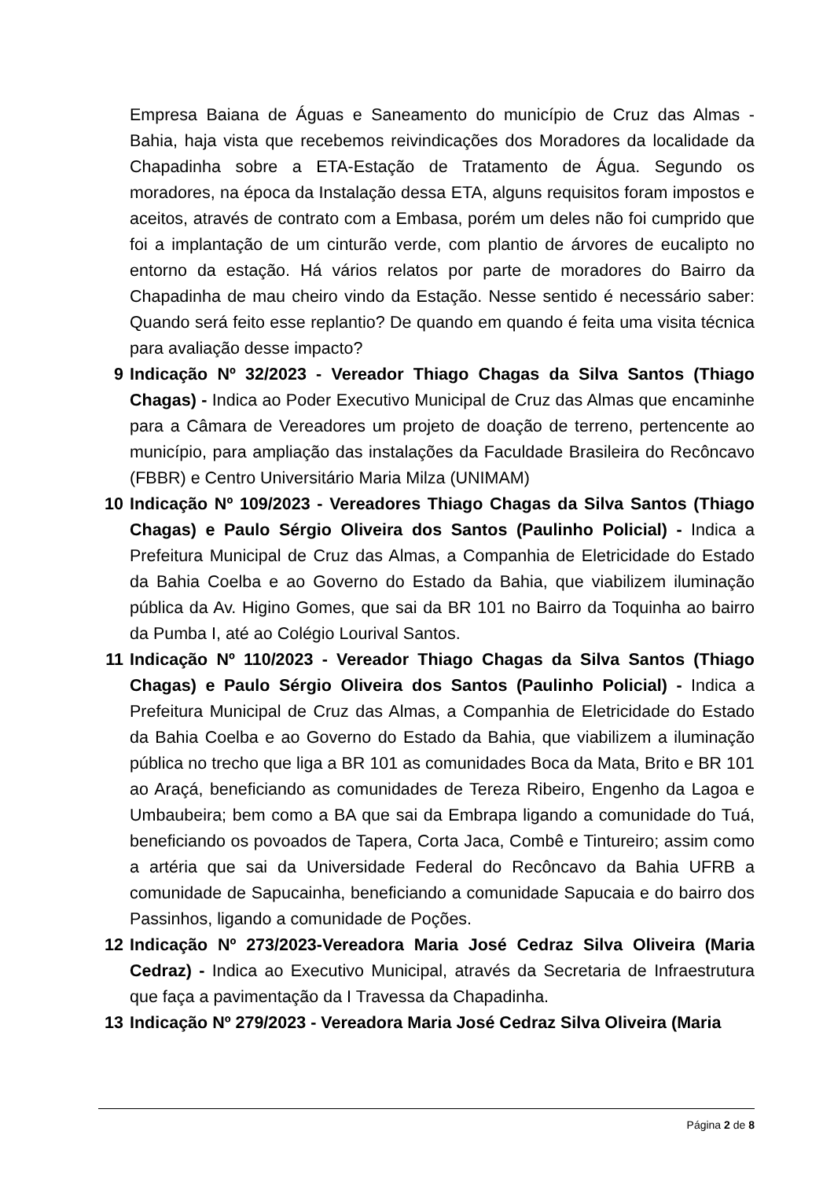Empresa Baiana de Águas e Saneamento do município de Cruz das Almas - Bahia, haja vista que recebemos reivindicações dos Moradores da localidade da Chapadinha sobre a ETA-Estação de Tratamento de Água. Segundo os moradores, na época da Instalação dessa ETA, alguns requisitos foram impostos e aceitos, através de contrato com a Embasa, porém um deles não foi cumprido que foi a implantação de um cinturão verde, com plantio de árvores de eucalipto no entorno da estação. Há vários relatos por parte de moradores do Bairro da Chapadinha de mau cheiro vindo da Estação. Nesse sentido é necessário saber: Quando será feito esse replantio? De quando em quando é feita uma visita técnica para avaliação desse impacto?
9 Indicação Nº 32/2023 - Vereador Thiago Chagas da Silva Santos (Thiago Chagas) - Indica ao Poder Executivo Municipal de Cruz das Almas que encaminhe para a Câmara de Vereadores um projeto de doação de terreno, pertencente ao município, para ampliação das instalações da Faculdade Brasileira do Recôncavo (FBBR) e Centro Universitário Maria Milza (UNIMAM)
10 Indicação Nº 109/2023 - Vereadores Thiago Chagas da Silva Santos (Thiago Chagas) e Paulo Sérgio Oliveira dos Santos (Paulinho Policial) - Indica a Prefeitura Municipal de Cruz das Almas, a Companhia de Eletricidade do Estado da Bahia Coelba e ao Governo do Estado da Bahia, que viabilizem iluminação pública da Av. Higino Gomes, que sai da BR 101 no Bairro da Toquinha ao bairro da Pumba I, até ao Colégio Lourival Santos.
11 Indicação Nº 110/2023 - Vereador Thiago Chagas da Silva Santos (Thiago Chagas) e Paulo Sérgio Oliveira dos Santos (Paulinho Policial) - Indica a Prefeitura Municipal de Cruz das Almas, a Companhia de Eletricidade do Estado da Bahia Coelba e ao Governo do Estado da Bahia, que viabilizem a iluminação pública no trecho que liga a BR 101 as comunidades Boca da Mata, Brito e BR 101 ao Araçá, beneficiando as comunidades de Tereza Ribeiro, Engenho da Lagoa e Umbaubeira; bem como a BA que sai da Embrapa ligando a comunidade do Tuá, beneficiando os povoados de Tapera, Corta Jaca, Combê e Tintureiro; assim como a artéria que sai da Universidade Federal do Recôncavo da Bahia UFRB a comunidade de Sapucainha, beneficiando a comunidade Sapucaia e do bairro dos Passinhos, ligando a comunidade de Poções.
12 Indicação Nº 273/2023-Vereadora Maria José Cedraz Silva Oliveira (Maria Cedraz) - Indica ao Executivo Municipal, através da Secretaria de Infraestrutura que faça a pavimentação da I Travessa da Chapadinha.
13 Indicação Nº 279/2023 - Vereadora Maria José Cedraz Silva Oliveira (Maria
Página 2 de 8